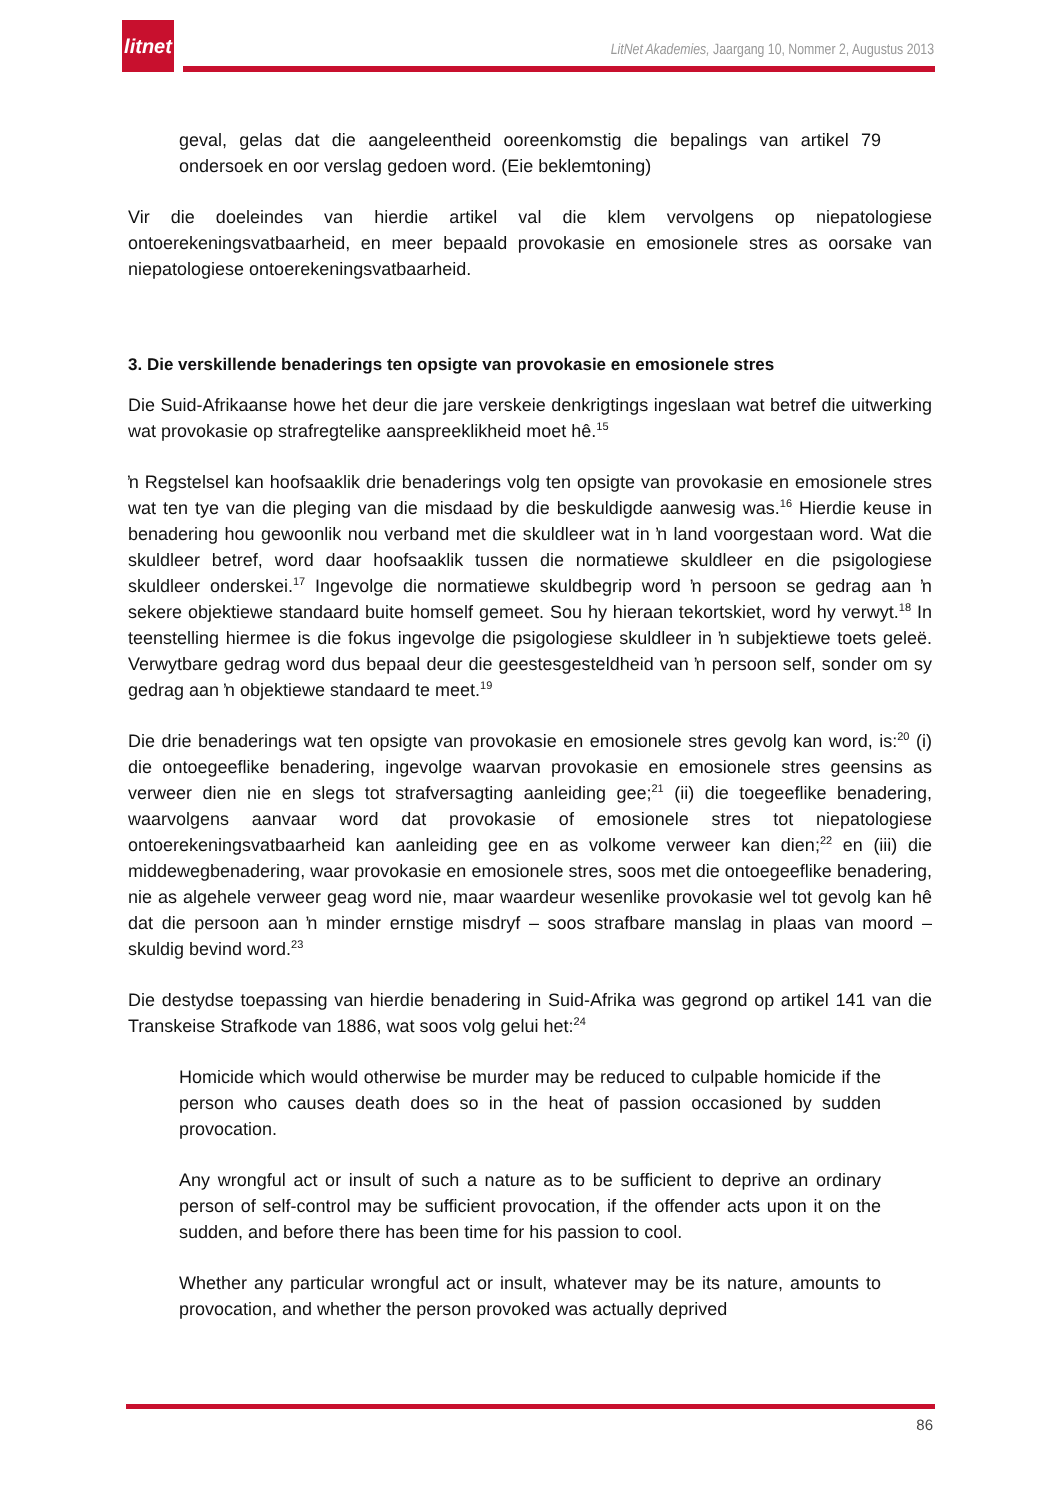litnet
LitNet Akademies, Jaargang 10, Nommer 2, Augustus 2013
geval, gelas dat die aangeleentheid ooreenkomstig die bepalings van artikel 79 ondersoek en oor verslag gedoen word. (Eie beklemtoning)
Vir die doeleindes van hierdie artikel val die klem vervolgens op niepatologiese ontoerekeningsvatbaarheid, en meer bepaald provokasie en emosionele stres as oorsake van niepatologiese ontoerekeningsvatbaarheid.
3. Die verskillende benaderings ten opsigte van provokasie en emosionele stres
Die Suid-Afrikaanse howe het deur die jare verskeie denkrigtings ingeslaan wat betref die uitwerking wat provokasie op strafregtelike aanspreeklikheid moet hê.<sup>15</sup>
ŉ Regstelsel kan hoofsaaklik drie benaderings volg ten opsigte van provokasie en emosionele stres wat ten tye van die pleging van die misdaad by die beskuldigde aanwesig was.<sup>16</sup> Hierdie keuse in benadering hou gewoonlik nou verband met die skuldleer wat in ŉ land voorgestaan word. Wat die skuldleer betref, word daar hoofsaaklik tussen die normatiewe skuldleer en die psigologiese skuldleer onderskei.<sup>17</sup> Ingevolge die normatiewe skuldbegrip word ŉ persoon se gedrag aan ŉ sekere objektiewe standaard buite homself gemeet. Sou hy hieraan tekortskiet, word hy verwyt.<sup>18</sup> In teenstelling hiermee is die fokus ingevolge die psigologiese skuldleer in ŉ subjektiewe toets geleë. Verwytbare gedrag word dus bepaal deur die geestesgesteldheid van ŉ persoon self, sonder om sy gedrag aan ŉ objektiewe standaard te meet.<sup>19</sup>
Die drie benaderings wat ten opsigte van provokasie en emosionele stres gevolg kan word, is:<sup>20</sup> (i) die ontoegeeflike benadering, ingevolge waarvan provokasie en emosionele stres geensins as verweer dien nie en slegs tot strafversagting aanleiding gee;<sup>21</sup> (ii) die toegeeflike benadering, waarvolgens aanvaar word dat provokasie of emosionele stres tot niepatologiese ontoerekeningsvatbaarheid kan aanleiding gee en as volkome verweer kan dien;<sup>22</sup> en (iii) die middewegbenadering, waar provokasie en emosionele stres, soos met die ontoegeeflike benadering, nie as algehele verweer geag word nie, maar waardeur wesenlike provokasie wel tot gevolg kan hê dat die persoon aan ŉ minder ernstige misdryf – soos strafbare manslag in plaas van moord – skuldig bevind word.<sup>23</sup>
Die destydse toepassing van hierdie benadering in Suid-Afrika was gegrond op artikel 141 van die Transkeise Strafkode van 1886, wat soos volg gelui het:<sup>24</sup>
Homicide which would otherwise be murder may be reduced to culpable homicide if the person who causes death does so in the heat of passion occasioned by sudden provocation.
Any wrongful act or insult of such a nature as to be sufficient to deprive an ordinary person of self-control may be sufficient provocation, if the offender acts upon it on the sudden, and before there has been time for his passion to cool.
Whether any particular wrongful act or insult, whatever may be its nature, amounts to provocation, and whether the person provoked was actually deprived
86